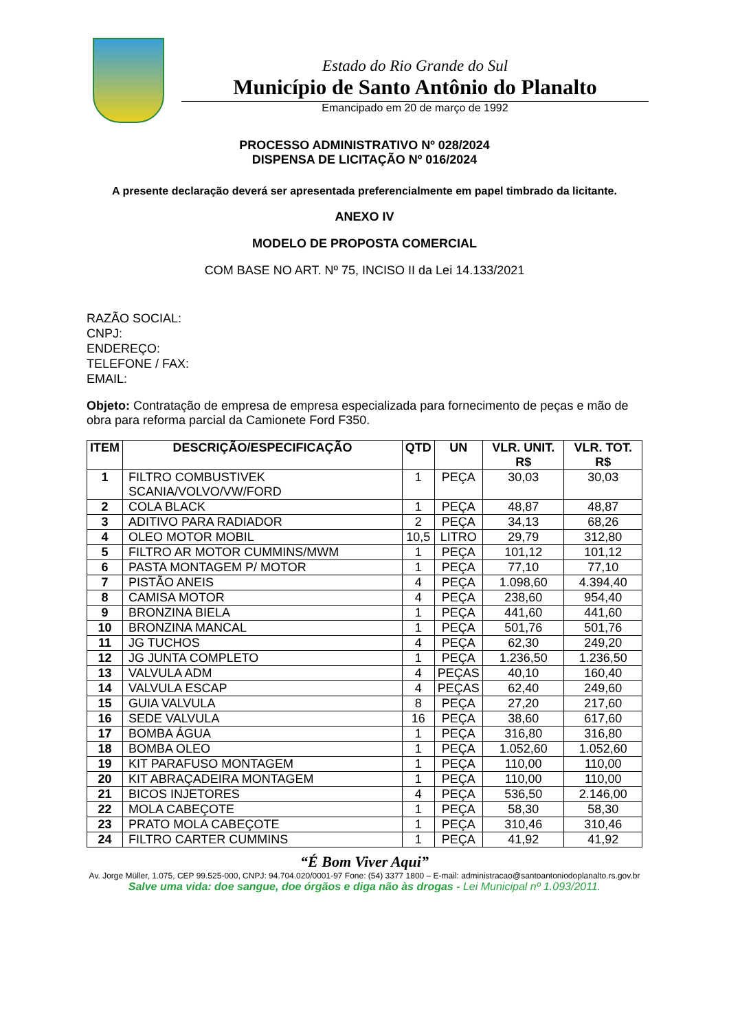Estado do Rio Grande do Sul
Município de Santo Antônio do Planalto
Emancipado em 20 de março de 1992
PROCESSO ADMINISTRATIVO Nº 028/2024
DISPENSA DE LICITAÇÃO Nº 016/2024
A presente declaração deverá ser apresentada preferencialmente em papel timbrado da licitante.
ANEXO IV
MODELO DE PROPOSTA COMERCIAL
COM BASE NO ART. Nº 75, INCISO II da Lei 14.133/2021
RAZÃO SOCIAL:
CNPJ:
ENDEREÇO:
TELEFONE / FAX:
EMAIL:
Objeto: Contratação de empresa de empresa especializada para fornecimento de peças e mão de obra para reforma parcial da Camionete Ford F350.
| ITEM | DESCRIÇÃO/ESPECIFICAÇÃO | QTD | UN | VLR. UNIT. R$ | VLR. TOT. R$ |
| --- | --- | --- | --- | --- | --- |
| 1 | FILTRO COMBUSTIVEK SCANIA/VOLVO/VW/FORD | 1 | PEÇA | 30,03 | 30,03 |
| 2 | COLA BLACK | 1 | PEÇA | 48,87 | 48,87 |
| 3 | ADITIVO PARA RADIADOR | 2 | PEÇA | 34,13 | 68,26 |
| 4 | OLEO MOTOR MOBIL | 10,5 | LITRO | 29,79 | 312,80 |
| 5 | FILTRO AR MOTOR CUMMINS/MWM | 1 | PEÇA | 101,12 | 101,12 |
| 6 | PASTA MONTAGEM P/ MOTOR | 1 | PEÇA | 77,10 | 77,10 |
| 7 | PISTÃO ANEIS | 4 | PEÇA | 1.098,60 | 4.394,40 |
| 8 | CAMISA MOTOR | 4 | PEÇA | 238,60 | 954,40 |
| 9 | BRONZINA BIELA | 1 | PEÇA | 441,60 | 441,60 |
| 10 | BRONZINA MANCAL | 1 | PEÇA | 501,76 | 501,76 |
| 11 | JG TUCHOS | 4 | PEÇA | 62,30 | 249,20 |
| 12 | JG JUNTA COMPLETO | 1 | PEÇA | 1.236,50 | 1.236,50 |
| 13 | VALVULA ADM | 4 | PEÇAS | 40,10 | 160,40 |
| 14 | VALVULA ESCAP | 4 | PEÇAS | 62,40 | 249,60 |
| 15 | GUIA VALVULA | 8 | PEÇA | 27,20 | 217,60 |
| 16 | SEDE VALVULA | 16 | PEÇA | 38,60 | 617,60 |
| 17 | BOMBA ÁGUA | 1 | PEÇA | 316,80 | 316,80 |
| 18 | BOMBA OLEO | 1 | PEÇA | 1.052,60 | 1.052,60 |
| 19 | KIT PARAFUSO MONTAGEM | 1 | PEÇA | 110,00 | 110,00 |
| 20 | KIT ABRAÇADEIRA MONTAGEM | 1 | PEÇA | 110,00 | 110,00 |
| 21 | BICOS INJETORES | 4 | PEÇA | 536,50 | 2.146,00 |
| 22 | MOLA CABEÇOTE | 1 | PEÇA | 58,30 | 58,30 |
| 23 | PRATO MOLA CABEÇOTE | 1 | PEÇA | 310,46 | 310,46 |
| 24 | FILTRO CARTER CUMMINS | 1 | PEÇA | 41,92 | 41,92 |
“É Bom Viver Aqui”
Av. Jorge Müller, 1.075, CEP 99.525-000, CNPJ: 94.704.020/0001-97 Fone: (54) 3377 1800 – E-mail: administracao@santoantoniodoplanalto.rs.gov.br
Salve uma vida: doe sangue, doe órgãos e diga não às drogas - Lei Municipal nº 1.093/2011.